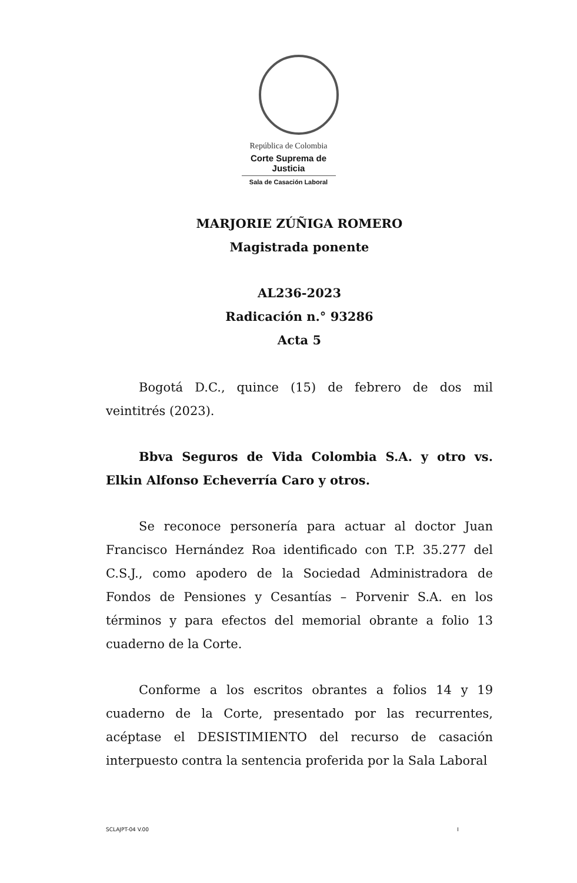República de Colombia
Corte Suprema de Justicia
Sala de Casación Laboral
MARJORIE ZÚÑIGA ROMERO
Magistrada ponente
AL236-2023
Radicación n.° 93286
Acta 5
Bogotá D.C., quince (15) de febrero de dos mil veintitrés (2023).
Bbva Seguros de Vida Colombia S.A. y otro vs. Elkin Alfonso Echeverría Caro y otros.
Se reconoce personería para actuar al doctor Juan Francisco Hernández Roa identificado con T.P. 35.277 del C.S.J., como apodero de la Sociedad Administradora de Fondos de Pensiones y Cesantías – Porvenir S.A. en los términos y para efectos del memorial obrante a folio 13 cuaderno de la Corte.
Conforme a los escritos obrantes a folios 14 y 19 cuaderno de la Corte, presentado por las recurrentes, acéptase el DESISTIMIENTO del recurso de casación interpuesto contra la sentencia proferida por la Sala Laboral
SCLAJPT-04 V.00 I